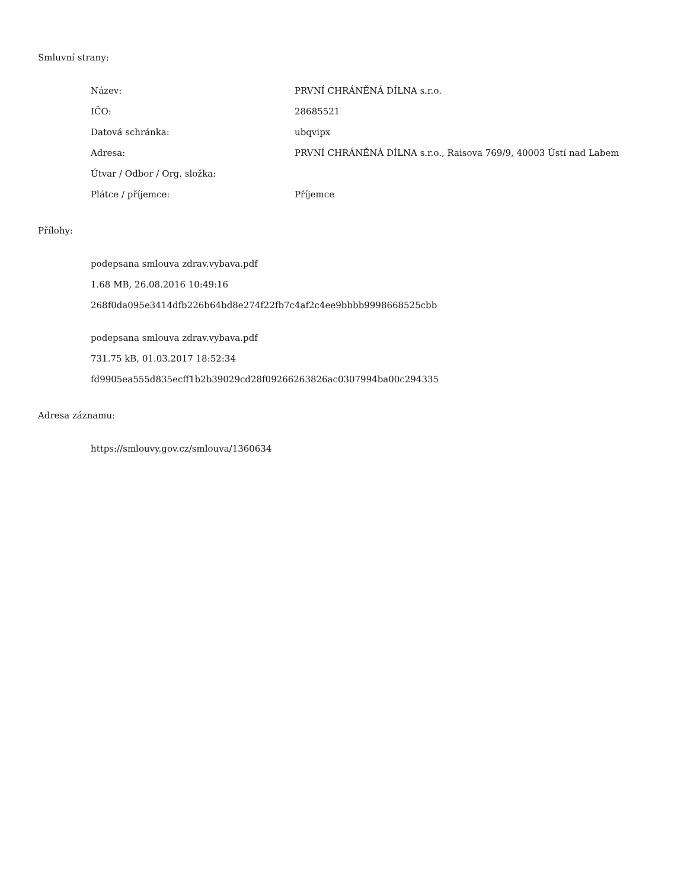Smluvní strany:
| Název: | PRVNÍ CHRÁNĚNÁ DÍLNA s.r.o. |
| IČO: | 28685521 |
| Datová schránka: | ubqvipx |
| Adresa: | PRVNÍ CHRÁNĚNÁ DÍLNA s.r.o., Raisova 769/9, 40003 Ústí nad Labem |
| Útvar / Odbor / Org. složka: | |
| Plátce / příjemce: | Příjemce |
Přílohy:
podepsana smlouva zdrav.vybava.pdf
1.68 MB, 26.08.2016 10:49:16
268f0da095e3414dfb226b64bd8e274f22fb7c4af2c4ee9bbbb9998668525cbb
podepsana smlouva zdrav.vybava.pdf
731.75 kB, 01.03.2017 18:52:34
fd9905ea555d835ecff1b2b39029cd28f09266263826ac0307994ba00c294335
Adresa záznamu:
https://smlouvy.gov.cz/smlouva/1360634